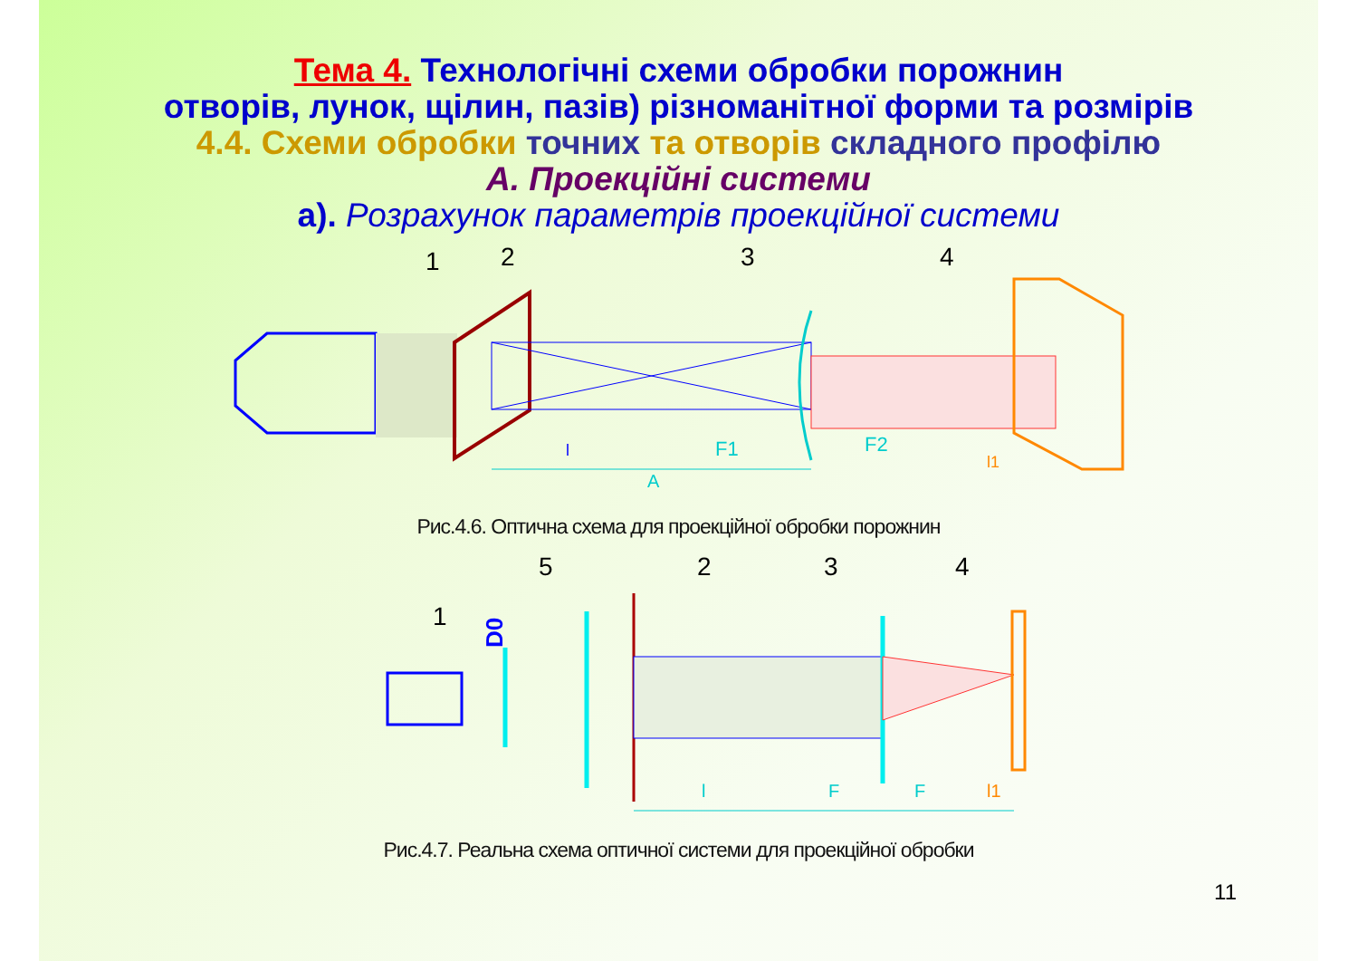Тема 4. Технологічні схеми обробки порожнин
отворів, лунок, щілин, пазів) різноманітної форми та розмірів
4.4. Схеми обробки точних та отворів складного профілю
А. Проекційні системи
а). Розрахунок параметрів проекційної системи
1
2
3
4
F1
F2
A
l
l1
Рис.4.6. Оптична схема для проекційної обробки порожнин
5
2
3
4
1
D0
l
F
F
l1
Рис.4.7. Реальна схема оптичної системи для проекційної обробки
11